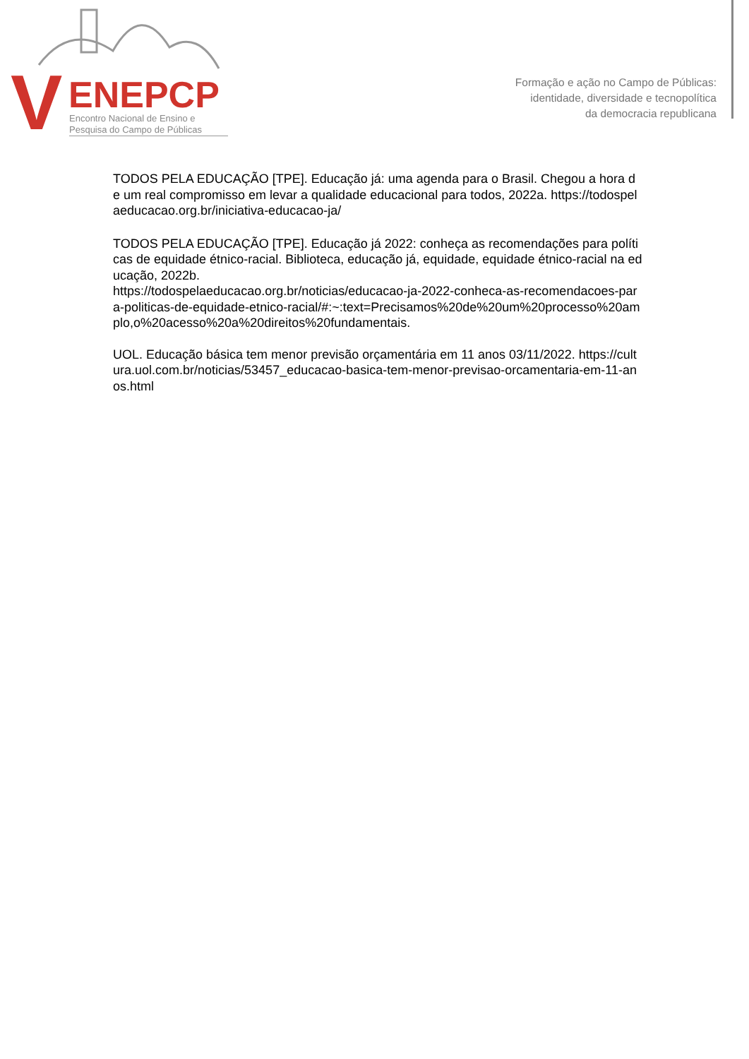V ENEPCP
Encontro Nacional de Ensino e
Pesquisa do Campo de Públicas
Formação e ação no Campo de Públicas:
identidade, diversidade e tecnopolítica
da democracia republicana
TODOS PELA EDUCAÇÃO [TPE]. Educação já: uma agenda para o Brasil. Chegou a hora de um real compromisso em levar a qualidade educacional para todos, 2022a. https://todospelaeducacao.org.br/iniciativa-educacao-ja/
TODOS PELA EDUCAÇÃO [TPE]. Educação já 2022: conheça as recomendações para políticas de equidade étnico-racial. Biblioteca, educação já, equidade, equidade étnico-racial na educação, 2022b.
https://todospelaeducacao.org.br/noticias/educacao-ja-2022-conheca-as-recomendacoes-para-politicas-de-equidade-etnico-racial/#:~:text=Precisamos%20de%20um%20processo%20amplo,o%20acesso%20a%20direitos%20fundamentais.
UOL. Educação básica tem menor previsão orçamentária em 11 anos 03/11/2022. https://cultura.uol.com.br/noticias/53457_educacao-basica-tem-menor-previsao-orcamentaria-em-11-anos.html